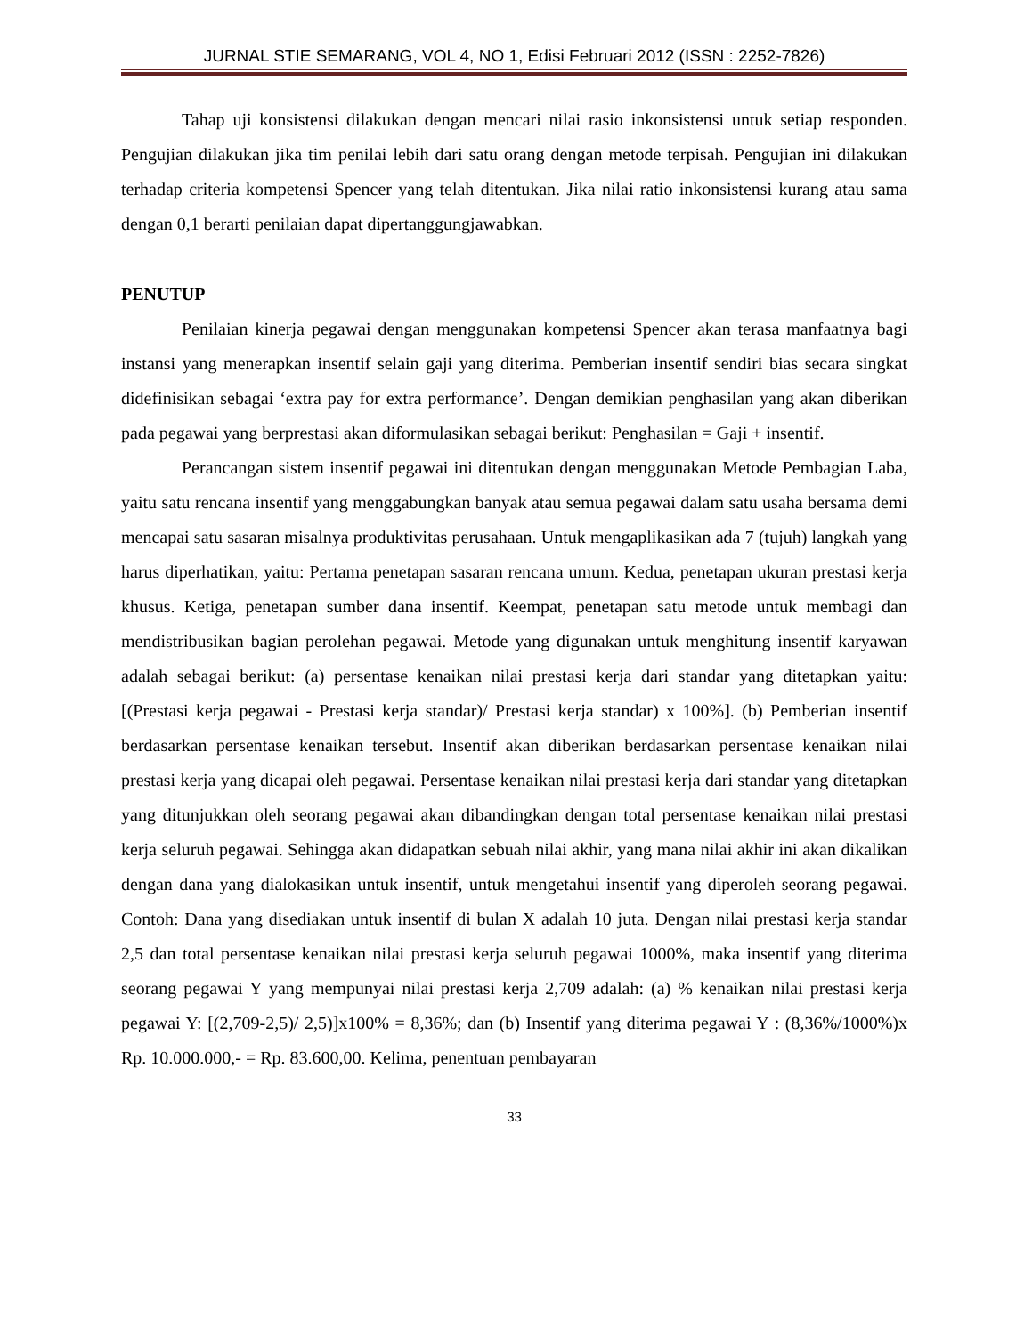JURNAL STIE SEMARANG, VOL 4, NO 1, Edisi Februari 2012 (ISSN : 2252-7826)
Tahap uji konsistensi dilakukan dengan mencari nilai rasio inkonsistensi untuk setiap responden. Pengujian dilakukan jika tim penilai lebih dari satu orang dengan metode terpisah. Pengujian ini dilakukan terhadap criteria kompetensi Spencer yang telah ditentukan. Jika nilai ratio inkonsistensi kurang atau sama dengan 0,1 berarti penilaian dapat dipertanggungjawabkan.
PENUTUP
Penilaian kinerja pegawai dengan menggunakan kompetensi Spencer akan terasa manfaatnya bagi instansi yang menerapkan insentif selain gaji yang diterima. Pemberian insentif sendiri bias secara singkat didefinisikan sebagai ‘extra pay for extra performance’. Dengan demikian penghasilan yang akan diberikan pada pegawai yang berprestasi akan diformulasikan sebagai berikut: Penghasilan = Gaji + insentif.
Perancangan sistem insentif pegawai ini ditentukan dengan menggunakan Metode Pembagian Laba, yaitu satu rencana insentif yang menggabungkan banyak atau semua pegawai dalam satu usaha bersama demi mencapai satu sasaran misalnya produktivitas perusahaan. Untuk mengaplikasikan ada 7 (tujuh) langkah yang harus diperhatikan, yaitu: Pertama penetapan sasaran rencana umum. Kedua, penetapan ukuran prestasi kerja khusus. Ketiga, penetapan sumber dana insentif. Keempat, penetapan satu metode untuk membagi dan mendistribusikan bagian perolehan pegawai. Metode yang digunakan untuk menghitung insentif karyawan adalah sebagai berikut: (a) persentase kenaikan nilai prestasi kerja dari standar yang ditetapkan yaitu: [(Prestasi kerja pegawai - Prestasi kerja standar)/ Prestasi kerja standar) x 100%]. (b) Pemberian insentif berdasarkan persentase kenaikan tersebut. Insentif akan diberikan berdasarkan persentase kenaikan nilai prestasi kerja yang dicapai oleh pegawai. Persentase kenaikan nilai prestasi kerja dari standar yang ditetapkan yang ditunjukkan oleh seorang pegawai akan dibandingkan dengan total persentase kenaikan nilai prestasi kerja seluruh pegawai. Sehingga akan didapatkan sebuah nilai akhir, yang mana nilai akhir ini akan dikalikan dengan dana yang dialokasikan untuk insentif, untuk mengetahui insentif yang diperoleh seorang pegawai. Contoh: Dana yang disediakan untuk insentif di bulan X adalah 10 juta. Dengan nilai prestasi kerja standar 2,5 dan total persentase kenaikan nilai prestasi kerja seluruh pegawai 1000%, maka insentif yang diterima seorang pegawai Y yang mempunyai nilai prestasi kerja 2,709 adalah: (a) % kenaikan nilai prestasi kerja pegawai Y: [(2,709-2,5)/ 2,5)]x100% = 8,36%; dan (b) Insentif yang diterima pegawai Y : (8,36%/1000%)x Rp. 10.000.000,- = Rp. 83.600,00. Kelima, penentuan pembayaran
33